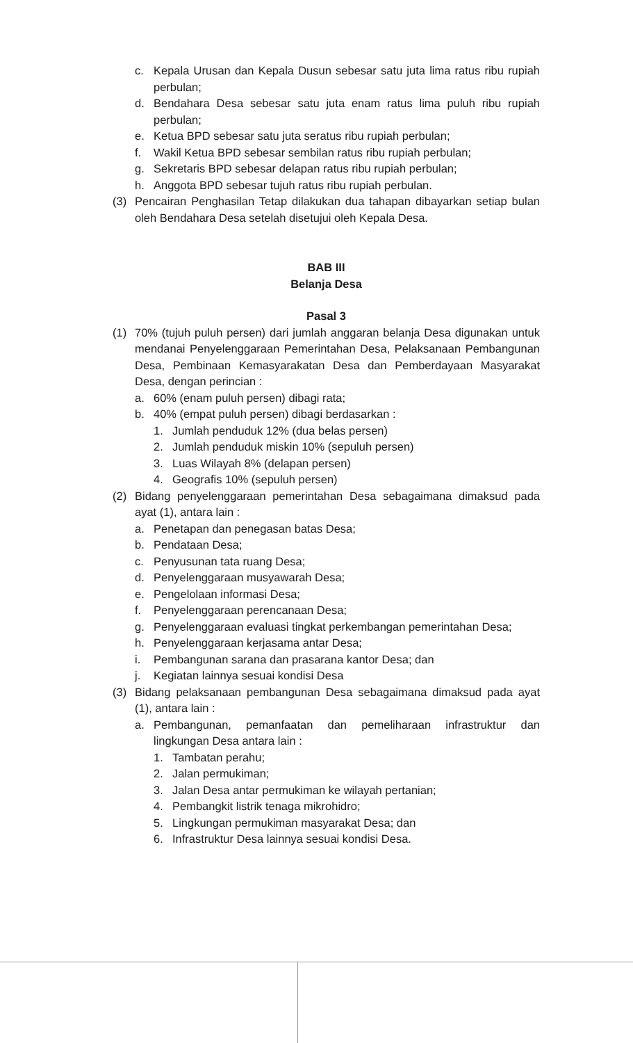c. Kepala Urusan dan Kepala Dusun sebesar satu juta lima ratus ribu rupiah perbulan;
d. Bendahara Desa sebesar satu juta enam ratus lima puluh ribu rupiah perbulan;
e. Ketua BPD sebesar satu juta seratus ribu rupiah perbulan;
f. Wakil Ketua BPD sebesar sembilan ratus ribu rupiah perbulan;
g. Sekretaris BPD sebesar delapan ratus ribu rupiah perbulan;
h. Anggota BPD sebesar tujuh ratus ribu rupiah perbulan.
(3) Pencairan Penghasilan Tetap dilakukan dua tahapan dibayarkan setiap bulan oleh Bendahara Desa setelah disetujui oleh Kepala Desa.
BAB III
Belanja Desa
Pasal 3
(1) 70% (tujuh puluh persen) dari jumlah anggaran belanja Desa digunakan untuk mendanai Penyelenggaraan Pemerintahan Desa, Pelaksanaan Pembangunan Desa, Pembinaan Kemasyarakatan Desa dan Pemberdayaan Masyarakat Desa, dengan perincian :
a. 60% (enam puluh persen) dibagi rata;
b. 40% (empat puluh persen) dibagi berdasarkan :
1. Jumlah penduduk 12% (dua belas persen)
2. Jumlah penduduk miskin 10% (sepuluh persen)
3. Luas Wilayah 8% (delapan persen)
4. Geografis 10% (sepuluh persen)
(2) Bidang penyelenggaraan pemerintahan Desa sebagaimana dimaksud pada ayat (1), antara lain :
a. Penetapan dan penegasan batas Desa;
b. Pendataan Desa;
c. Penyusunan tata ruang Desa;
d. Penyelenggaraan musyawarah Desa;
e. Pengelolaan informasi Desa;
f. Penyelenggaraan perencanaan Desa;
g. Penyelenggaraan evaluasi tingkat perkembangan pemerintahan Desa;
h. Penyelenggaraan kerjasama antar Desa;
i. Pembangunan sarana dan prasarana kantor Desa; dan
j. Kegiatan lainnya sesuai kondisi Desa
(3) Bidang pelaksanaan pembangunan Desa sebagaimana dimaksud pada ayat (1), antara lain :
a. Pembangunan, pemanfaatan dan pemeliharaan infrastruktur dan lingkungan Desa antara lain :
1. Tambatan perahu;
2. Jalan permukiman;
3. Jalan Desa antar permukiman ke wilayah pertanian;
4. Pembangkit listrik tenaga mikrohidro;
5. Lingkungan permukiman masyarakat Desa; dan
6. Infrastruktur Desa lainnya sesuai kondisi Desa.